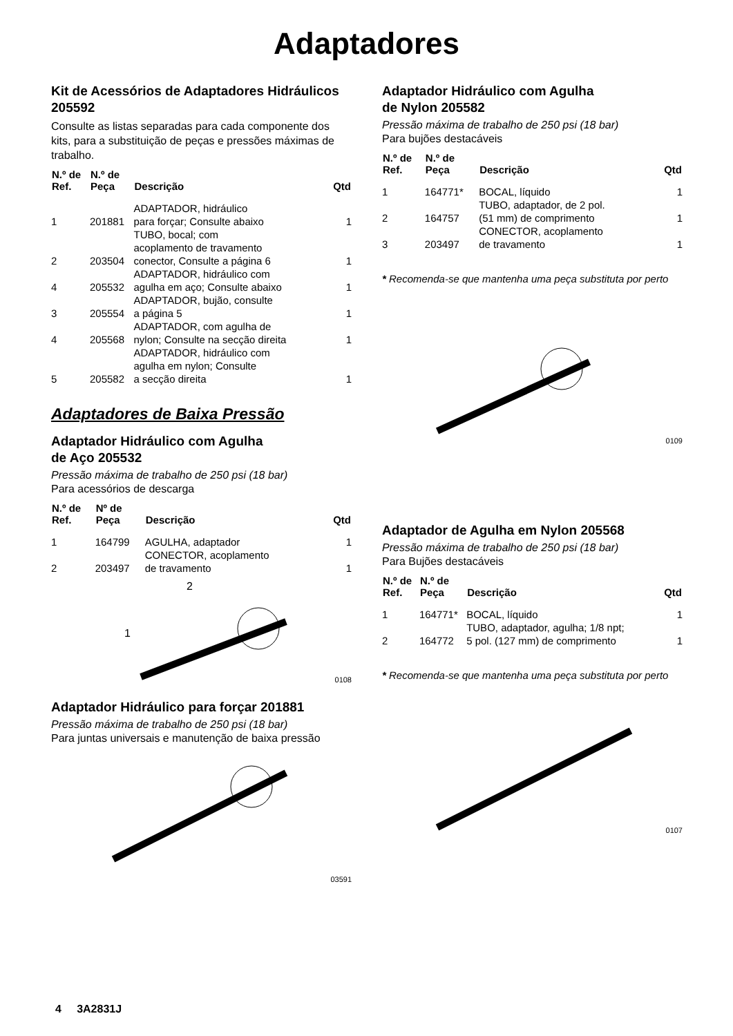Adaptadores
Kit de Acessórios de Adaptadores Hidráulicos 205592
Consulte as listas separadas para cada componente dos kits, para a substituição de peças e pressões máximas de trabalho.
| N.º de Ref. | N.º de Peça | Descrição | Qtd |
| --- | --- | --- | --- |
| 1 | 201881 | ADAPTADOR, hidráulico para forçar; Consulte abaixo | 1 |
| 2 | 203504 | TUBO, bocal; com acoplamento de travamento conector, Consulte a página 6 | 1 |
| 4 | 205532 | ADAPTADOR, hidráulico com agulha em aço; Consulte abaixo | 1 |
| 3 | 205554 | ADAPTADOR, bujão, consulte a página 5 | 1 |
| 4 | 205568 | ADAPTADOR, com agulha de nylon; Consulte na secção direita | 1 |
| 5 | 205582 | ADAPTADOR, hidráulico com agulha em nylon; Consulte a secção direita | 1 |
Adaptadores de Baixa Pressão
Adaptador Hidráulico com Agulha
de Aço 205532
Pressão máxima de trabalho de 250 psi (18 bar)
Para acessórios de descarga
| N.º de Ref. | Nº de Peça | Descrição | Qtd |
| --- | --- | --- | --- |
| 1 | 164799 | AGULHA, adaptador | 1 |
| 2 | 203497 | CONECTOR, acoplamento de travamento | 1 |
2
1
0108
Adaptador Hidráulico para forçar 201881
Pressão máxima de trabalho de 250 psi (18 bar)
Para juntas universais e manutenção de baixa pressão
03591
Adaptador Hidráulico com Agulha
de Nylon 205582
Pressão máxima de trabalho de 250 psi (18 bar)
Para bujões destacáveis
| N.º de Ref. | N.º de Peça | Descrição | Qtd |
| --- | --- | --- | --- |
| 1 | 164771* | BOCAL, líquido | 1 |
| 2 | 164757 | TUBO, adaptador, de 2 pol. (51 mm) de comprimento | 1 |
| 3 | 203497 | CONECTOR, acoplamento de travamento | 1 |
* Recomenda-se que mantenha uma peça substituta por perto
0109
Adaptador de Agulha em Nylon 205568
Pressão máxima de trabalho de 250 psi (18 bar)
Para Bujões destacáveis
| N.º de Ref. | N.º de Peça | Descrição | Qtd |
| --- | --- | --- | --- |
| 1 | 164771* | BOCAL, líquido | 1 |
| 2 | 164772 | TUBO, adaptador, agulha; 1/8 npt; 5 pol. (127 mm) de comprimento | 1 |
* Recomenda-se que mantenha uma peça substituta por perto
0107
4 3A2831J